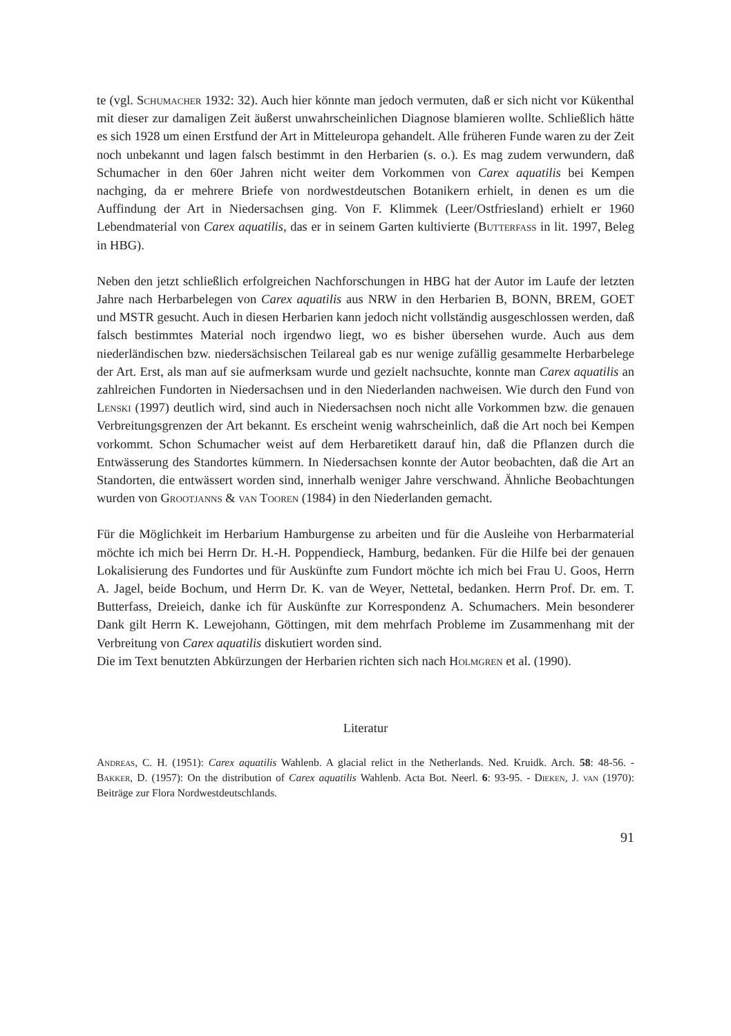te (vgl. Schumacher 1932: 32). Auch hier könnte man jedoch vermuten, daß er sich nicht vor Kükenthal mit dieser zur damaligen Zeit äußerst unwahrscheinlichen Diagnose blamieren wollte. Schließlich hätte es sich 1928 um einen Erstfund der Art in Mitteleuropa gehandelt. Alle früheren Funde waren zu der Zeit noch unbekannt und lagen falsch bestimmt in den Herbarien (s. o.). Es mag zudem verwundern, daß Schumacher in den 60er Jahren nicht weiter dem Vorkommen von Carex aquatilis bei Kempen nachging, da er mehrere Briefe von nordwestdeutschen Botanikern erhielt, in denen es um die Auffindung der Art in Niedersachsen ging. Von F. Klimmek (Leer/Ostfriesland) erhielt er 1960 Lebendmaterial von Carex aquatilis, das er in seinem Garten kultivierte (Butterfass in lit. 1997, Beleg in HBG).
Neben den jetzt schließlich erfolgreichen Nachforschungen in HBG hat der Autor im Laufe der letzten Jahre nach Herbarbelegen von Carex aquatilis aus NRW in den Herbarien B, BONN, BREM, GOET und MSTR gesucht. Auch in diesen Herbarien kann jedoch nicht vollständig ausgeschlossen werden, daß falsch bestimmtes Material noch irgendwo liegt, wo es bisher übersehen wurde. Auch aus dem niederländischen bzw. niedersächsischen Teilareal gab es nur wenige zufällig gesammelte Herbarbelege der Art. Erst, als man auf sie aufmerksam wurde und gezielt nachsuchte, konnte man Carex aquatilis an zahlreichen Fundorten in Niedersachsen und in den Niederlanden nachweisen. Wie durch den Fund von Lenski (1997) deutlich wird, sind auch in Niedersachsen noch nicht alle Vorkommen bzw. die genauen Verbreitungsgrenzen der Art bekannt. Es erscheint wenig wahrscheinlich, daß die Art noch bei Kempen vorkommt. Schon Schumacher weist auf dem Herbaretikett darauf hin, daß die Pflanzen durch die Entwässerung des Standortes kümmern. In Niedersachsen konnte der Autor beobachten, daß die Art an Standorten, die entwässert worden sind, innerhalb weniger Jahre verschwand. Ähnliche Beobachtungen wurden von Grootjanns & van Tooren (1984) in den Niederlanden gemacht.
Für die Möglichkeit im Herbarium Hamburgense zu arbeiten und für die Ausleihe von Herbarmaterial möchte ich mich bei Herrn Dr. H.-H. Poppendieck, Hamburg, bedanken. Für die Hilfe bei der genauen Lokalisierung des Fundortes und für Auskünfte zum Fundort möchte ich mich bei Frau U. Goos, Herrn A. Jagel, beide Bochum, und Herrn Dr. K. van de Weyer, Nettetal, bedanken. Herrn Prof. Dr. em. T. Butterfass, Dreieich, danke ich für Auskünfte zur Korrespondenz A. Schumachers. Mein besonderer Dank gilt Herrn K. Lewejohann, Göttingen, mit dem mehrfach Probleme im Zusammenhang mit der Verbreitung von Carex aquatilis diskutiert worden sind.
Die im Text benutzten Abkürzungen der Herbarien richten sich nach Holmgren et al. (1990).
Literatur
Andreas, C. H. (1951): Carex aquatilis Wahlenb. A glacial relict in the Netherlands. Ned. Kruidk. Arch. 58: 48-56. - Bakker, D. (1957): On the distribution of Carex aquatilis Wahlenb. Acta Bot. Neerl. 6: 93-95. - Dieken, J. van (1970): Beiträge zur Flora Nordwestdeutschlands.
91